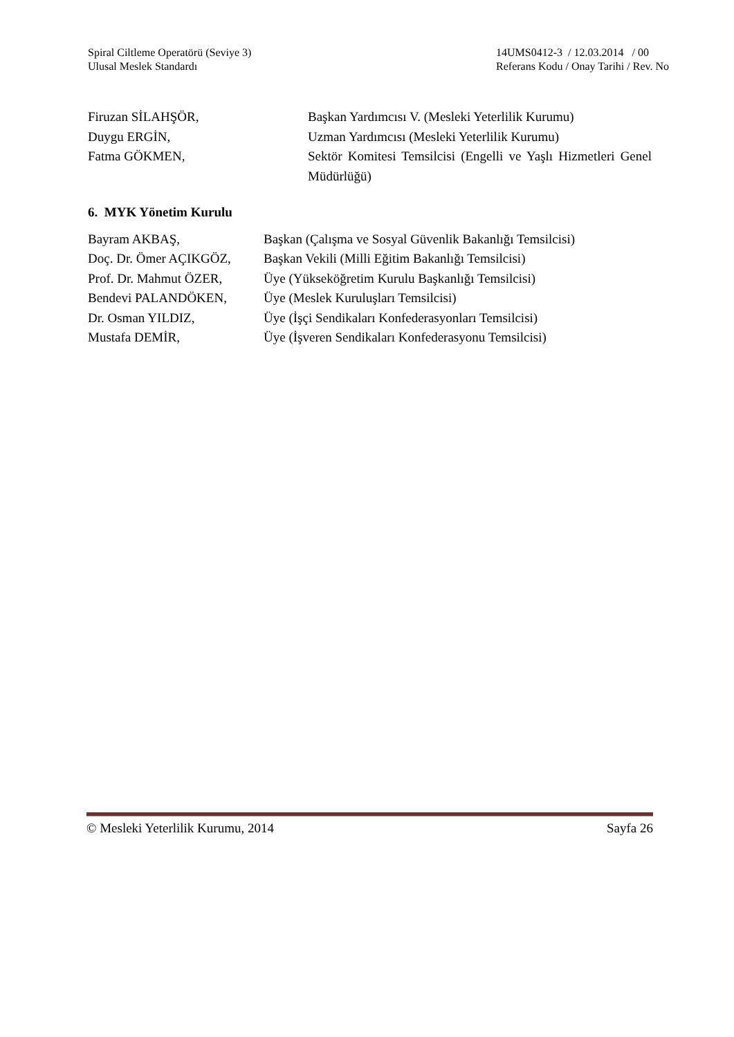Spiral Ciltleme Operatörü (Seviye 3)
Ulusal Meslek Standardı
14UMS0412-3 / 12.03.2014 / 00
Referans Kodu / Onay Tarihi / Rev. No
| Firuzan SİLAHŞÖR, | Başkan Yardımcısı V. (Mesleki Yeterlilik Kurumu) |
| Duygu ERGİN, | Uzman Yardımcısı (Mesleki Yeterlilik Kurumu) |
| Fatma GÖKMEN, | Sektör Komitesi Temsilcisi (Engelli ve Yaşlı Hizmetleri Genel Müdürlüğü) |
6. MYK Yönetim Kurulu
| Bayram AKBAŞ, | Başkan (Çalışma ve Sosyal Güvenlik Bakanlığı Temsilcisi) |
| Doç. Dr. Ömer AÇIKGÖZ, | Başkan Vekili (Milli Eğitim Bakanlığı Temsilcisi) |
| Prof. Dr. Mahmut ÖZER, | Üye (Yükseköğretim Kurulu Başkanlığı Temsilcisi) |
| Bendevi PALANDÖKEN, | Üye (Meslek Kuruluşları Temsilcisi) |
| Dr. Osman YILDIZ, | Üye (İşçi Sendikaları Konfederasyonları Temsilcisi) |
| Mustafa DEMİR, | Üye (İşveren Sendikaları Konfederasyonu Temsilcisi) |
© Mesleki Yeterlilik Kurumu, 2014 Sayfa 26